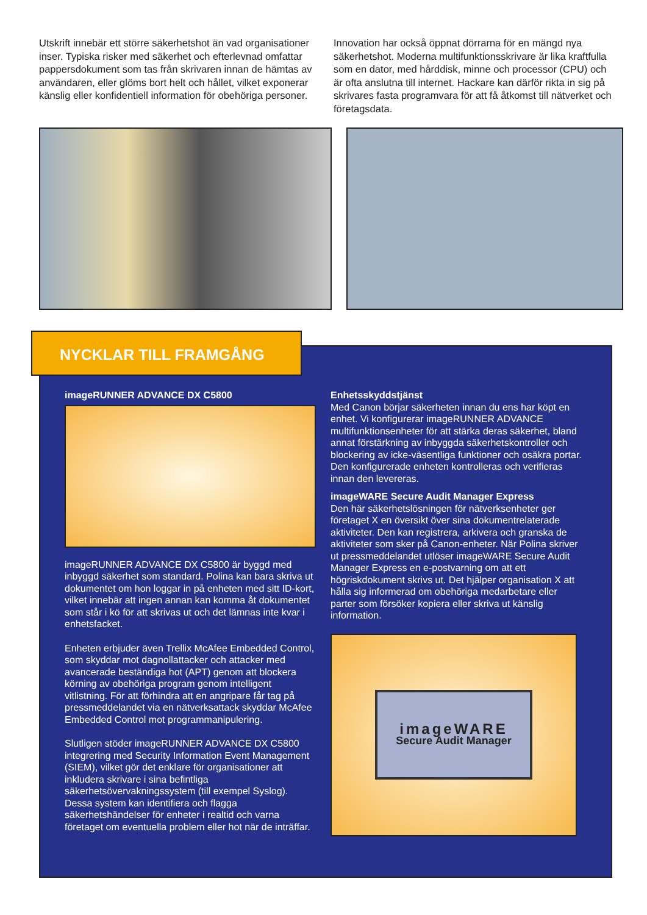Utskrift innebär ett större säkerhetshot än vad organisationer inser. Typiska risker med säkerhet och efterlevnad omfattar pappersdokument som tas från skrivaren innan de hämtas av användaren, eller glöms bort helt och hållet, vilket exponerar känslig eller konfidentiell information för obehöriga personer.
Innovation har också öppnat dörrarna för en mängd nya säkerhetshot. Moderna multifunktionsskrivare är lika kraftfulla som en dator, med hårddisk, minne och processor (CPU) och är ofta anslutna till internet. Hackare kan därför rikta in sig på skrivares fasta programvara för att få åtkomst till nätverket och företagsdata.
NYCKLAR TILL FRAMGÅNG
imageRUNNER ADVANCE DX C5800
imageRUNNER ADVANCE DX C5800 är byggd med inbyggd säkerhet som standard. Polina kan bara skriva ut dokumentet om hon loggar in på enheten med sitt ID-kort, vilket innebär att ingen annan kan komma åt dokumentet som står i kö för att skrivas ut och det lämnas inte kvar i enhetsfacket.
Enheten erbjuder även Trellix McAfee Embedded Control, som skyddar mot dagnollattacker och attacker med avancerade beständiga hot (APT) genom att blockera körning av obehöriga program genom intelligent vitlistning. För att förhindra att en angripare får tag på pressmeddelandet via en nätverksattack skyddar McAfee Embedded Control mot programmanipulering.
Slutligen stöder imageRUNNER ADVANCE DX C5800 integrering med Security Information Event Management (SIEM), vilket gör det enklare för organisationer att inkludera skrivare i sina befintliga säkerhetsövervakningssystem (till exempel Syslog). Dessa system kan identifiera och flagga säkerhetshändelser för enheter i realtid och varna företaget om eventuella problem eller hot när de inträffar.
Enhetsskyddstjänst
Med Canon börjar säkerheten innan du ens har köpt en enhet. Vi konfigurerar imageRUNNER ADVANCE multifunktionsenheter för att stärka deras säkerhet, bland annat förstärkning av inbyggda säkerhetskontroller och blockering av icke-väsentliga funktioner och osäkra portar. Den konfigurerade enheten kontrolleras och verifieras innan den levereras.
imageWARE Secure Audit Manager Express
Den här säkerhetslösningen för nätverksenheter ger företaget X en översikt över sina dokumentrelaterade aktiviteter. Den kan registrera, arkivera och granska de aktiviteter som sker på Canon-enheter. När Polina skriver ut pressmeddelandet utlöser imageWARE Secure Audit Manager Express en e-postvarning om att ett högriskdokument skrivs ut. Det hjälper organisation X att hålla sig informerad om obehöriga medarbetare eller parter som försöker kopiera eller skriva ut känslig information.
imageWARE
Secure Audit Manager